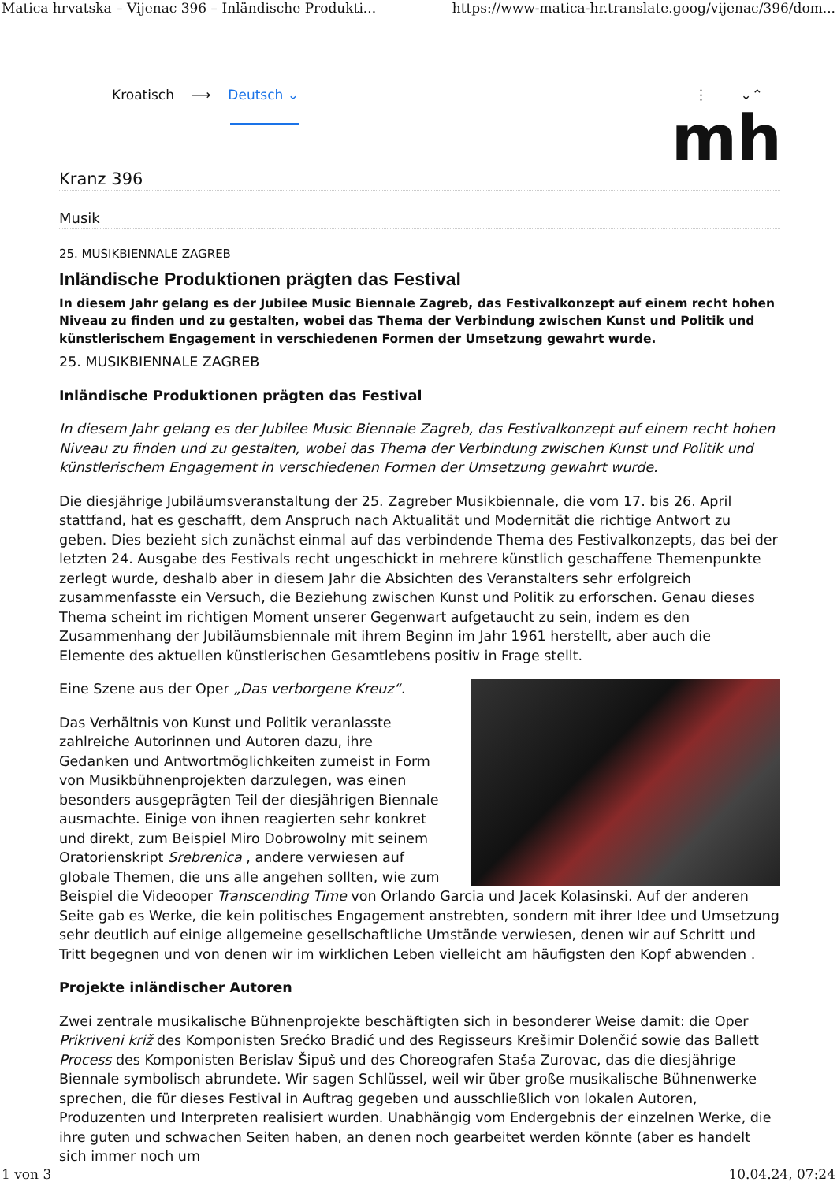Matica hrvatska – Vijenac 396 – Inländische Produkti... https://www-matica-hr.translate.goog/vijenac/396/dom...
Kroatisch ⟶ Deutsch ⌄ ⋮ ⌄⌃
mh
Kranz 396
Musik
25. MUSIKBIENNALE ZAGREB
Inländische Produktionen prägten das Festival
In diesem Jahr gelang es der Jubilee Music Biennale Zagreb, das Festivalkonzept auf einem recht hohen Niveau zu finden und zu gestalten, wobei das Thema der Verbindung zwischen Kunst und Politik und künstlerischem Engagement in verschiedenen Formen der Umsetzung gewahrt wurde.
25. MUSIKBIENNALE ZAGREB
Inländische Produktionen prägten das Festival
In diesem Jahr gelang es der Jubilee Music Biennale Zagreb, das Festivalkonzept auf einem recht hohen Niveau zu finden und zu gestalten, wobei das Thema der Verbindung zwischen Kunst und Politik und künstlerischem Engagement in verschiedenen Formen der Umsetzung gewahrt wurde.
Die diesjährige Jubiläumsveranstaltung der 25. Zagreber Musikbiennale, die vom 17. bis 26. April stattfand, hat es geschafft, dem Anspruch nach Aktualität und Modernität die richtige Antwort zu geben. Dies bezieht sich zunächst einmal auf das verbindende Thema des Festivalkonzepts, das bei der letzten 24. Ausgabe des Festivals recht ungeschickt in mehrere künstlich geschaffene Themenpunkte zerlegt wurde, deshalb aber in diesem Jahr die Absichten des Veranstalters sehr erfolgreich zusammenfasste ein Versuch, die Beziehung zwischen Kunst und Politik zu erforschen. Genau dieses Thema scheint im richtigen Moment unserer Gegenwart aufgetaucht zu sein, indem es den Zusammenhang der Jubiläumsbiennale mit ihrem Beginn im Jahr 1961 herstellt, aber auch die Elemente des aktuellen künstlerischen Gesamtlebens positiv in Frage stellt.
Eine Szene aus der Oper „Das verborgene Kreuz“.
Das Verhältnis von Kunst und Politik veranlasste zahlreiche Autorinnen und Autoren dazu, ihre Gedanken und Antwortmöglichkeiten zumeist in Form von Musikbühnenprojekten darzulegen, was einen besonders ausgeprägten Teil der diesjährigen Biennale ausmachte. Einige von ihnen reagierten sehr konkret und direkt, zum Beispiel Miro Dobrowolny mit seinem Oratorienskript Srebrenica , andere verwiesen auf globale Themen, die uns alle angehen sollten, wie zum Beispiel die Videooper Transcending Time von Orlando Garcia und Jacek Kolasinski. Auf der anderen Seite gab es Werke, die kein politisches Engagement anstrebten, sondern mit ihrer Idee und Umsetzung sehr deutlich auf einige allgemeine gesellschaftliche Umstände verwiesen, denen wir auf Schritt und Tritt begegnen und von denen wir im wirklichen Leben vielleicht am häufigsten den Kopf abwenden .
Projekte inländischer Autoren
Zwei zentrale musikalische Bühnenprojekte beschäftigten sich in besonderer Weise damit: die Oper Prikriveni križ des Komponisten Srećko Bradić und des Regisseurs Krešimir Dolenčić sowie das Ballett Process des Komponisten Berislav Šipuš und des Choreografen Staša Zurovac, das die diesjährige Biennale symbolisch abrundete. Wir sagen Schlüssel, weil wir über große musikalische Bühnenwerke sprechen, die für dieses Festival in Auftrag gegeben und ausschließlich von lokalen Autoren, Produzenten und Interpreten realisiert wurden. Unabhängig vom Endergebnis der einzelnen Werke, die ihre guten und schwachen Seiten haben, an denen noch gearbeitet werden könnte (aber es handelt sich immer noch um
1 von 3 10.04.24, 07:24